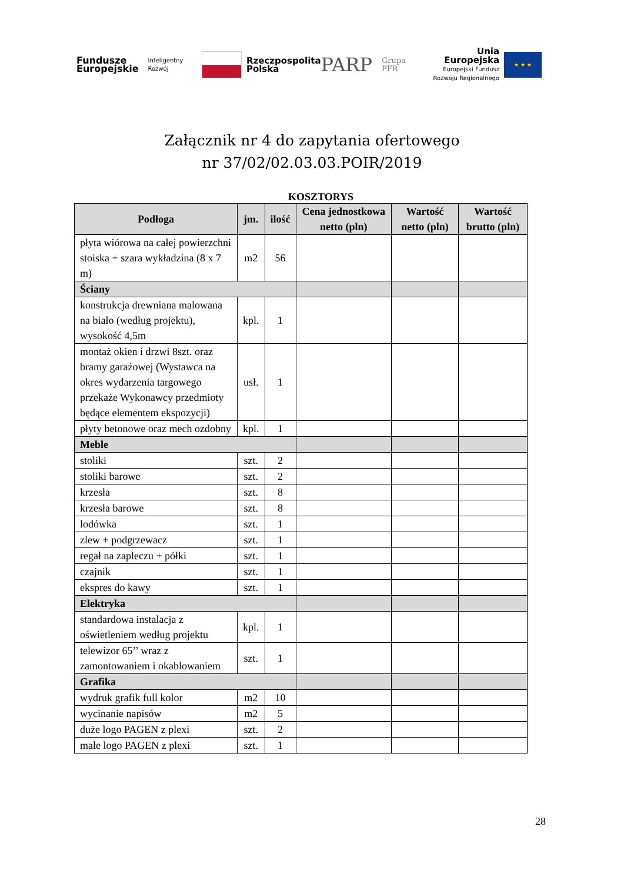Fundusze
Europejskie
Inteligentny Rozwój
Rzeczpospolita
Polska
PARP
Grupa PFR
Unia Europejska
Europejski Fundusz
Rozwoju Regionalnego
★ ★ ★
Załącznik nr 4 do zapytania ofertowego
nr 37/02/02.03.03.POIR/2019
KOSZTORYS
| Podłoga | jm. | ilość | Cena jednostkowa netto (pln) | Wartość netto (pln) | Wartość brutto (pln) |
| --- | --- | --- | --- | --- | --- |
| płyta wiórowa na całej powierzchni stoiska + szara wykładzina (8 x 7 m) | m2 | 56 | | | |
| Ściany | | | | | |
| konstrukcja drewniana malowana na biało (według projektu), wysokość 4,5m | kpl. | 1 | | | |
| montaż okien i drzwi 8szt. oraz bramy garażowej (Wystawca na okres wydarzenia targowego przekaże Wykonawcy przedmioty będące elementem ekspozycji) | usł. | 1 | | | |
| płyty betonowe oraz mech ozdobny | kpl. | 1 | | | |
| Meble | | | | | |
| stoliki | szt. | 2 | | | |
| stoliki barowe | szt. | 2 | | | |
| krzesła | szt. | 8 | | | |
| krzesła barowe | szt. | 8 | | | |
| lodówka | szt. | 1 | | | |
| zlew + podgrzewacz | szt. | 1 | | | |
| regał na zapleczu + półki | szt. | 1 | | | |
| czajnik | szt. | 1 | | | |
| ekspres do kawy | szt. | 1 | | | |
| Elektryka | | | | | |
| standardowa instalacja z oświetleniem według projektu | kpl. | 1 | | | |
| telewizor 65’’ wraz z zamontowaniem i okablowaniem | szt. | 1 | | | |
| Grafika | | | | | |
| wydruk grafik full kolor | m2 | 10 | | | |
| wycinanie napisów | m2 | 5 | | | |
| duże logo PAGEN z plexi | szt. | 2 | | | |
| małe logo PAGEN z plexi | szt. | 1 | | | |
28